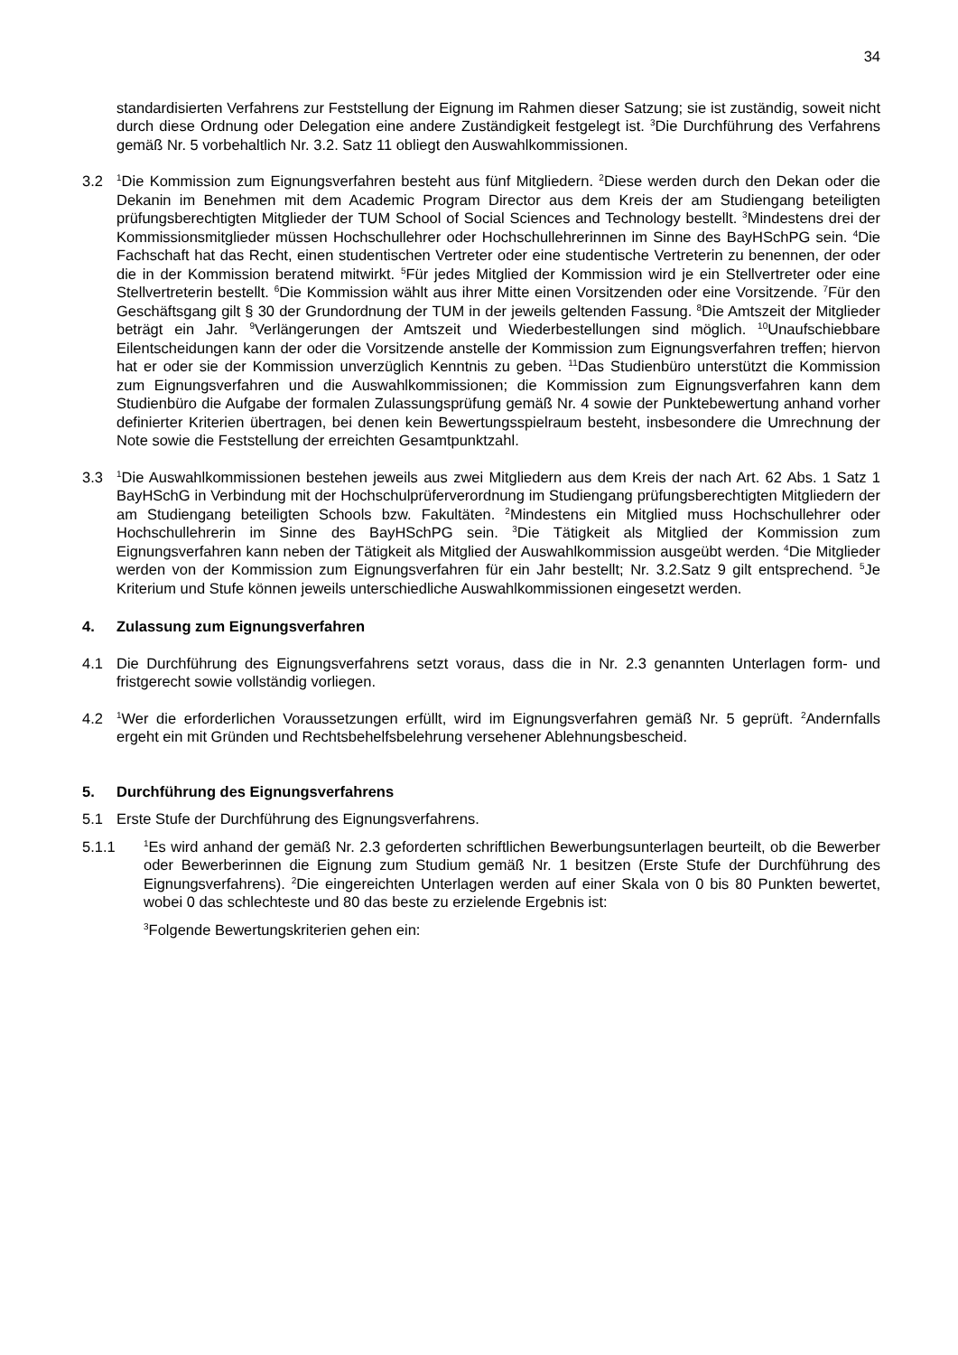34
standardisierten Verfahrens zur Feststellung der Eignung im Rahmen dieser Satzung; sie ist zuständig, soweit nicht durch diese Ordnung oder Delegation eine andere Zuständigkeit festgelegt ist. <sup>3</sup>Die Durchführung des Verfahrens gemäß Nr. 5 vorbehaltlich Nr. 3.2. Satz 11 obliegt den Auswahlkommissionen.
3.2
<sup>1</sup> Die Kommission zum Eignungsverfahren besteht aus fünf Mitgliedern. <sup>2</sup>Diese werden durch den Dekan oder die Dekanin im Benehmen mit dem Academic Program Director aus dem Kreis der am Studiengang beteiligten prüfungsberechtigten Mitglieder der TUM School of Social Sciences and Technology bestellt. <sup>3</sup>Mindestens drei der Kommissionsmitglieder müssen Hochschullehrer oder Hochschullehrerinnen im Sinne des BayHSchPG sein. <sup>4</sup>Die Fachschaft hat das Recht, einen studentischen Vertreter oder eine studentische Vertreterin zu benennen, der oder die in der Kommission beratend mitwirkt. <sup>5</sup>Für jedes Mitglied der Kommission wird je ein Stellvertreter oder eine Stellvertreterin bestellt. <sup>6</sup>Die Kommission wählt aus ihrer Mitte einen Vorsitzenden oder eine Vorsitzende. <sup>7</sup>Für den Geschäftsgang gilt § 30 der Grundordnung der TUM in der jeweils geltenden Fassung. <sup>8</sup>Die Amtszeit der Mitglieder beträgt ein Jahr. <sup>9</sup>Verlängerungen der Amtszeit und Wiederbestellungen sind möglich. <sup>10</sup>Unaufschiebbare Eilentscheidungen kann der oder die Vorsitzende anstelle der Kommission zum Eignungsverfahren treffen; hiervon hat er oder sie der Kommission unverzüglich Kenntnis zu geben. <sup>11</sup>Das Studienbüro unterstützt die Kommission zum Eignungsverfahren und die Auswahlkommissionen; die Kommission zum Eignungsverfahren kann dem Studienbüro die Aufgabe der formalen Zulassungsprüfung gemäß Nr. 4 sowie der Punktebewertung anhand vorher definierter Kriterien übertragen, bei denen kein Bewertungsspielraum besteht, insbesondere die Umrechnung der Note sowie die Feststellung der erreichten Gesamtpunktzahl.
3.3
<sup>1</sup> Die Auswahlkommissionen bestehen jeweils aus zwei Mitgliedern aus dem Kreis der nach Art. 62 Abs. 1 Satz 1 BayHSchG in Verbindung mit der Hochschulprüferverordnung im Studiengang prüfungsberechtigten Mitgliedern der am Studiengang beteiligten Schools bzw. Fakultäten. <sup>2</sup>Mindestens ein Mitglied muss Hochschullehrer oder Hochschullehrerin im Sinne des BayHSchPG sein. <sup>3</sup>Die Tätigkeit als Mitglied der Kommission zum Eignungsverfahren kann neben der Tätigkeit als Mitglied der Auswahlkommission ausgeübt werden. <sup>4</sup>Die Mitglieder werden von der Kommission zum Eignungsverfahren für ein Jahr bestellt; Nr. 3.2.Satz 9 gilt entsprechend. <sup>5</sup>Je Kriterium und Stufe können jeweils unterschiedliche Auswahlkommissionen eingesetzt werden.
4. Zulassung zum Eignungsverfahren
4.1 Die Durchführung des Eignungsverfahrens setzt voraus, dass die in Nr. 2.3 genannten Unterlagen form- und fristgerecht sowie vollständig vorliegen.
4.2
<sup>1</sup> Wer die erforderlichen Voraussetzungen erfüllt, wird im Eignungsverfahren gemäß Nr. 5 geprüft. <sup>2</sup>Andernfalls ergeht ein mit Gründen und Rechtsbehelfsbelehrung versehener Ablehnungsbescheid.
5. Durchführung des Eignungsverfahrens
5.1 Erste Stufe der Durchführung des Eignungsverfahrens.
5.1.1
<sup>1</sup> Es wird anhand der gemäß Nr. 2.3 geforderten schriftlichen Bewerbungsunterlagen beurteilt, ob die Bewerber oder Bewerberinnen die Eignung zum Studium gemäß Nr. 1 besitzen (Erste Stufe der Durchführung des Eignungsverfahrens). <sup>2</sup>Die eingereichten Unterlagen werden auf einer Skala von 0 bis 80 Punkten bewertet, wobei 0 das schlechteste und 80 das beste zu erzielende Ergebnis ist:
<sup>3</sup> Folgende Bewertungskriterien gehen ein: